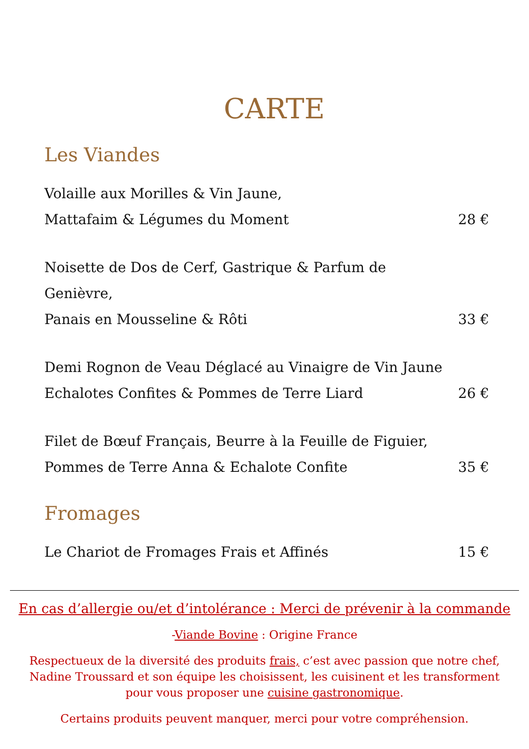CARTE
Les Viandes
Volaille aux Morilles & Vin Jaune,
Mattafaim & Légumes du Moment
28 €
Noisette de Dos de Cerf, Gastrique & Parfum de Genièvre,
Panais en Mousseline & Rôti
33 €
Demi Rognon de Veau Déglacé au Vinaigre de Vin Jaune
Echalotes Confites & Pommes de Terre Liard
26 €
Filet de Bœuf Français, Beurre à la Feuille de Figuier,
Pommes de Terre Anna & Echalote Confite
35 €
Fromages
Le Chariot de Fromages Frais et Affinés
15 €
En cas d’allergie ou/et d’intolérance : Merci de prévenir à la commande
-Viande Bovine : Origine France
Respectueux de la diversité des produits frais, c’est avec passion que notre chef,
Nadine Troussard et son équipe les choisissent, les cuisinent et les transforment
pour vous proposer une cuisine gastronomique.
Certains produits peuvent manquer, merci pour votre compréhension.